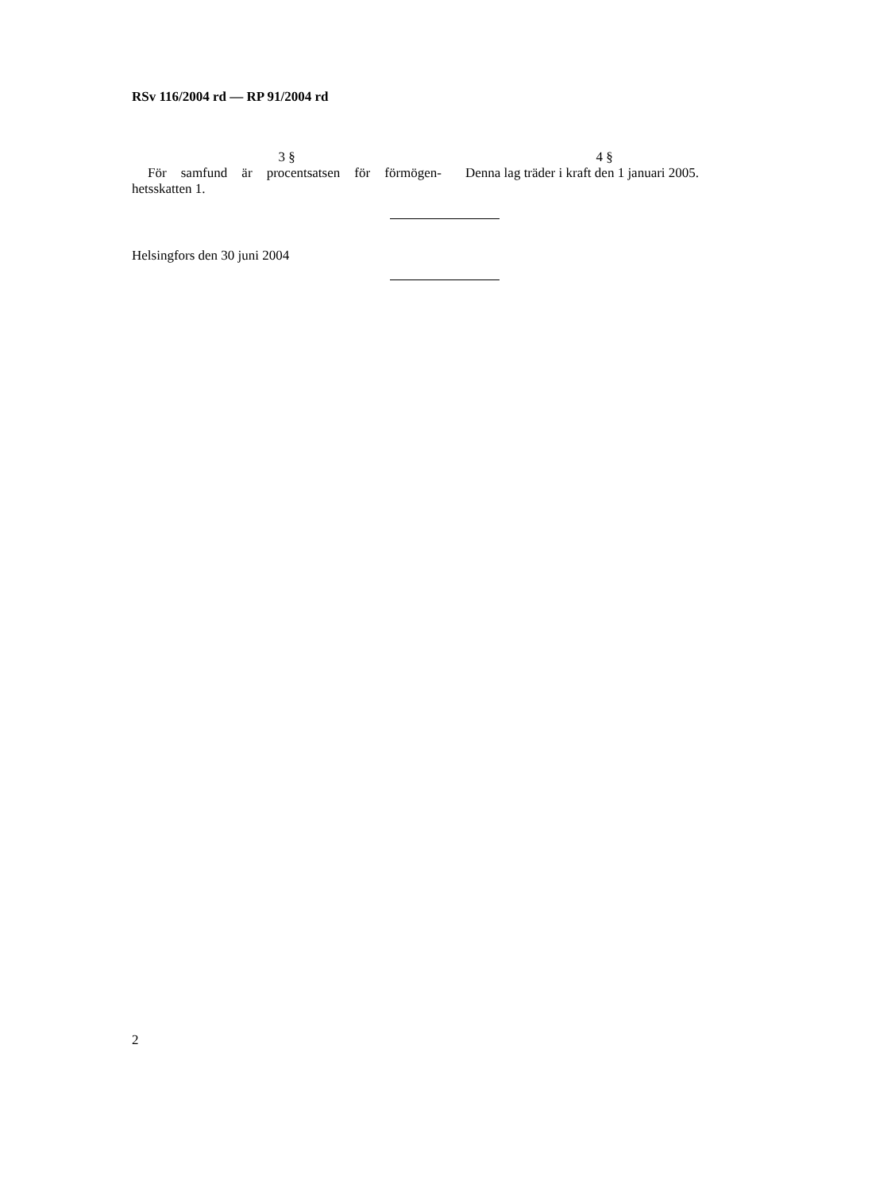RSv 116/2004 rd — RP 91/2004 rd
3 §
För samfund är procentsatsen för förmögen-hetsskatten 1.
4 §
Denna lag träder i kraft den 1 januari 2005.
Helsingfors den 30 juni 2004
2